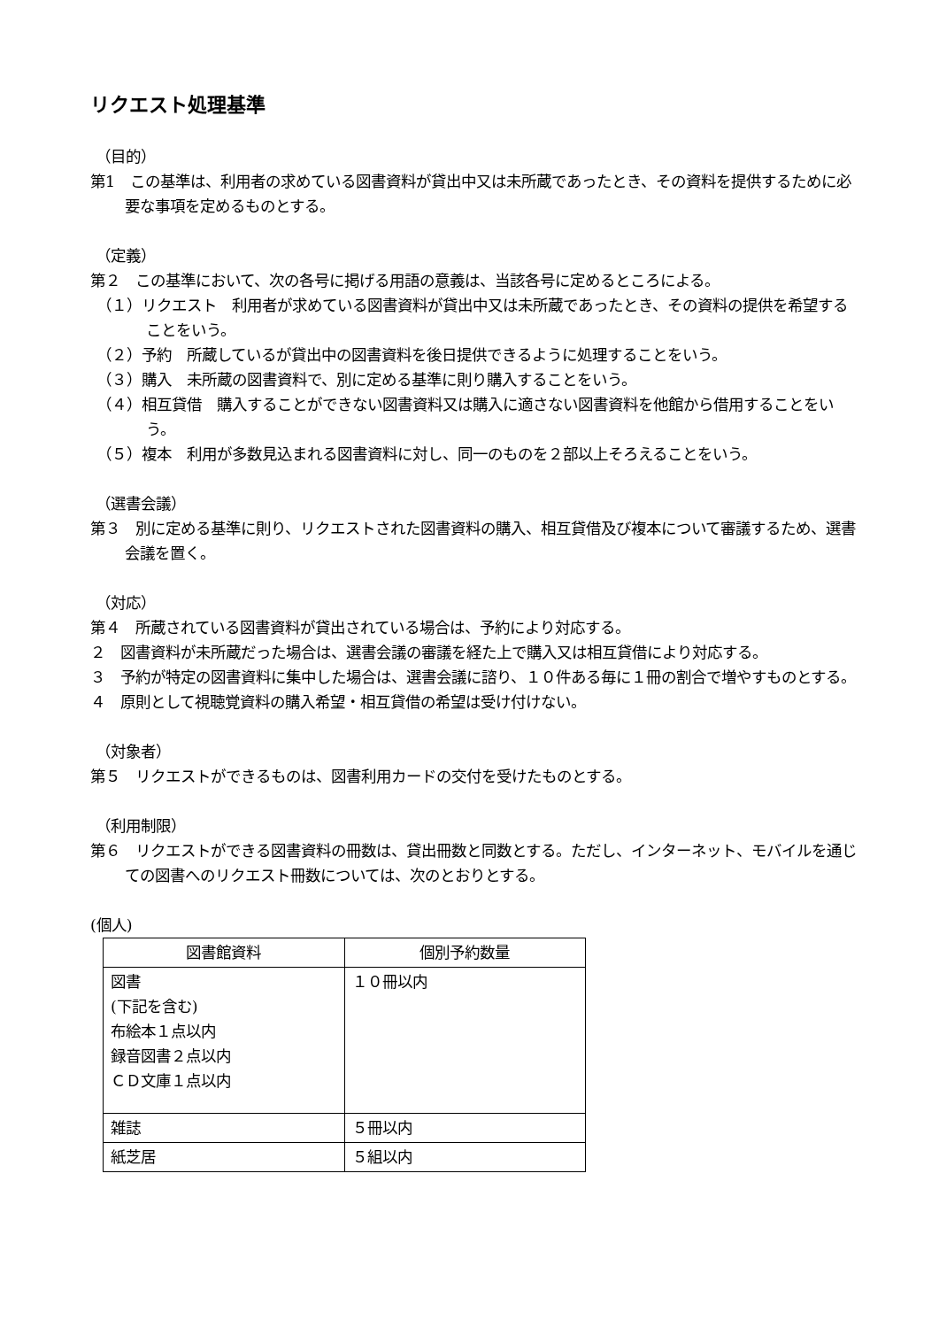リクエスト処理基準
（目的）
第1　この基準は、利用者の求めている図書資料が貸出中又は未所蔵であったとき、その資料を提供するために必要な事項を定めるものとする。
（定義）
第２　この基準において、次の各号に掲げる用語の意義は、当該各号に定めるところによる。
（１）リクエスト　利用者が求めている図書資料が貸出中又は未所蔵であったとき、その資料の提供を希望することをいう。
（２）予約　所蔵しているが貸出中の図書資料を後日提供できるように処理することをいう。
（３）購入　未所蔵の図書資料で、別に定める基準に則り購入することをいう。
（４）相互貸借　購入することができない図書資料又は購入に適さない図書資料を他館から借用することをいう。
（５）複本　利用が多数見込まれる図書資料に対し、同一のものを２部以上そろえることをいう。
（選書会議）
第３　別に定める基準に則り、リクエストされた図書資料の購入、相互貸借及び複本について審議するため、選書会議を置く。
（対応）
第４　所蔵されている図書資料が貸出されている場合は、予約により対応する。
２　図書資料が未所蔵だった場合は、選書会議の審議を経た上で購入又は相互貸借により対応する。
３　予約が特定の図書資料に集中した場合は、選書会議に諮り、１０件ある毎に１冊の割合で増やすものとする。
４　原則として視聴覚資料の購入希望・相互貸借の希望は受け付けない。
（対象者）
第５　リクエストができるものは、図書利用カードの交付を受けたものとする。
（利用制限）
第６　リクエストができる図書資料の冊数は、貸出冊数と同数とする。ただし、インターネット、モバイルを通じての図書へのリクエスト冊数については、次のとおりとする。
(個人)
| 図書館資料 | 個別予約数量 |
| 図書 (下記を含む) 布絵本１点以内 録音図書２点以内 ＣＤ文庫１点以内 | １０冊以内 |
| 雑誌 | ５冊以内 |
| 紙芝居 | ５組以内 |